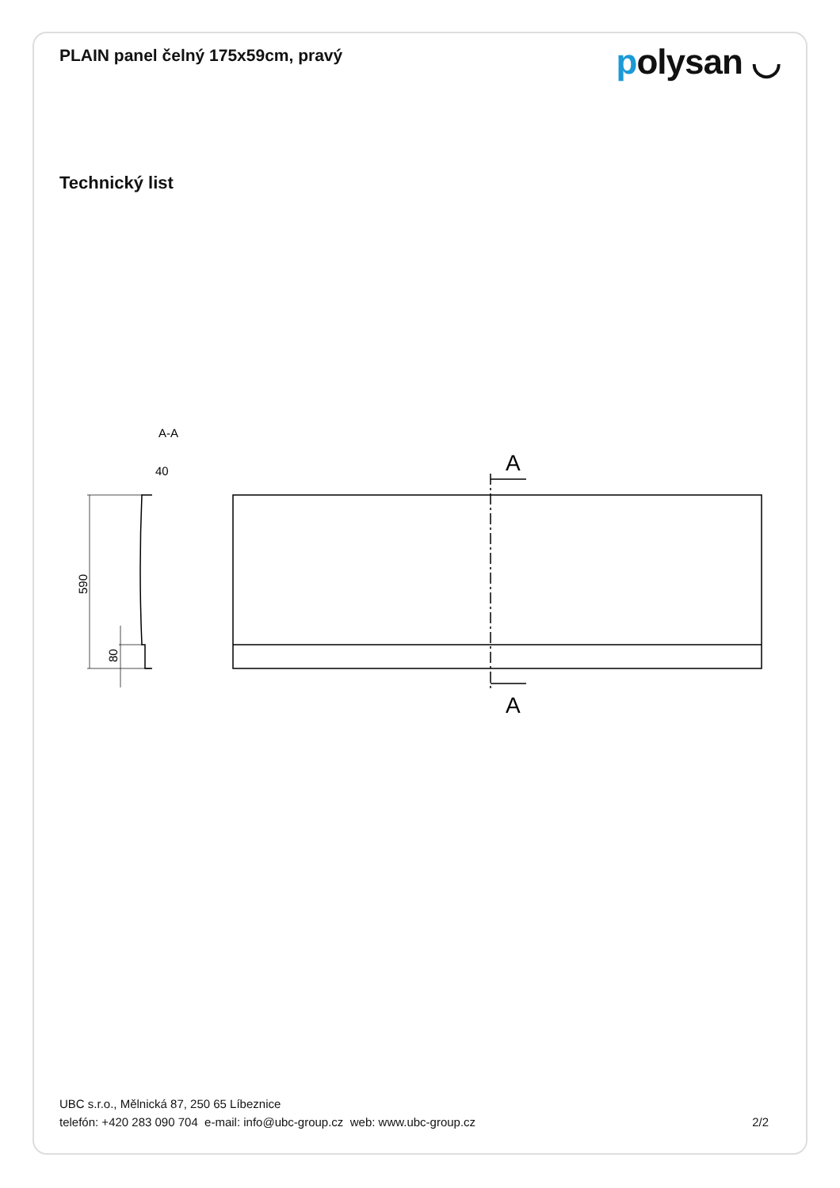PLAIN panel čelný 175x59cm, pravý
polysan ◡
Technický list
A-A
40
590
80
A
A
UBC s.r.o., Mělnická 87, 250 65 Líbeznice
telefón: +420 283 090 704 e-mail: info@ubc-group.cz web: www.ubc-group.cz
2/2